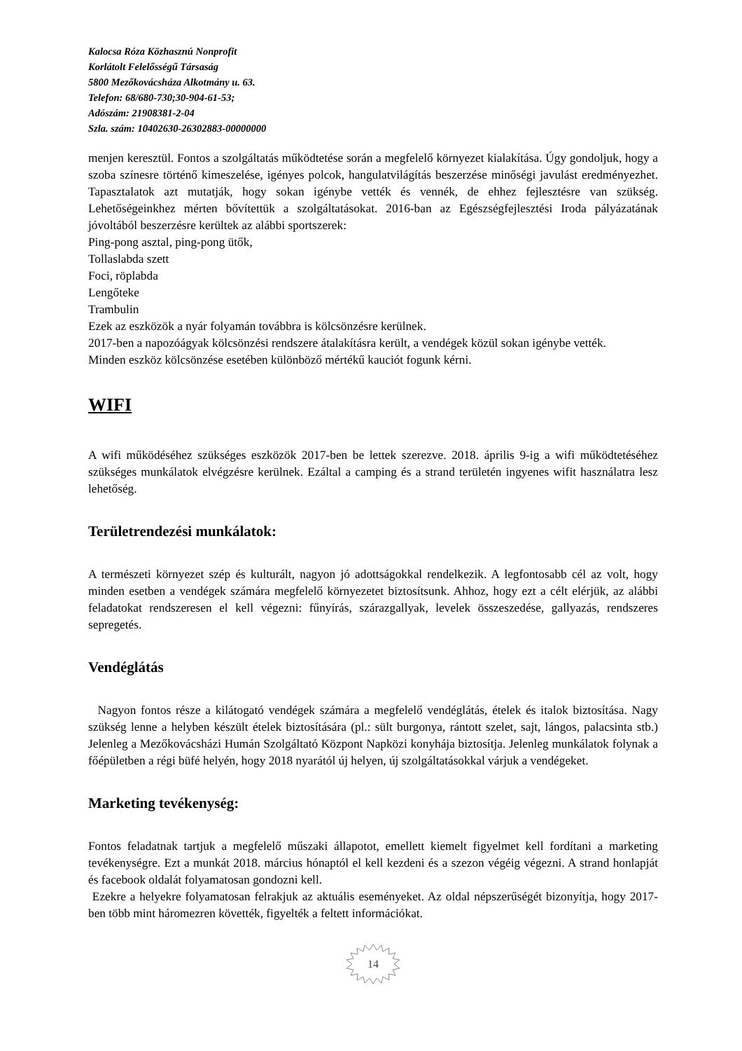Kalocsa Róza Közhasznú Nonprofit
Korlátolt Felelősségű Társaság
5800 Mezőkovácsháza Alkotmány u. 63.
Telefon: 68/680-730;30-904-61-53;
Adószám: 21908381-2-04
Szla. szám: 10402630-26302883-00000000
menjen keresztül. Fontos a szolgáltatás működtetése során a megfelelő környezet kialakítása. Úgy gondoljuk, hogy a szoba színesre történő kimeszelése, igényes polcok, hangulatvilágítás beszerzése minőségi javulást eredményezhet. Tapasztalatok azt mutatják, hogy sokan igénybe vették és vennék, de ehhez fejlesztésre van szükség. Lehetőségeinkhez mérten bővítettük a szolgáltatásokat. 2016-ban az Egészségfejlesztési Iroda pályázatának jóvoltából beszerzésre kerültek az alábbi sportszerek:
Ping-pong asztal, ping-pong ütők,
Tollaslabda szett
Foci, röplabda
Lengőteke
Trambulin
Ezek az eszközök a nyár folyamán továbbra is kölcsönzésre kerülnek.
2017-ben a napozóágyak kölcsönzési rendszere átalakításra került, a vendégek közül sokan igénybe vették.
Minden eszköz kölcsönzése esetében különböző mértékű kauciót fogunk kérni.
WIFI
A wifi működéséhez szükséges eszközök 2017-ben be lettek szerezve. 2018. április 9-ig a wifi működtetéséhez szükséges munkálatok elvégzésre kerülnek. Ezáltal a camping és a strand területén ingyenes wifit használatra lesz lehetőség.
Területrendezési munkálatok:
A természeti környezet szép és kulturált, nagyon jó adottságokkal rendelkezik. A legfontosabb cél az volt, hogy minden esetben a vendégek számára megfelelő környezetet biztosítsunk. Ahhoz, hogy ezt a célt elérjük, az alábbi feladatokat rendszeresen el kell végezni: fűnyírás, szárazgallyak, levelek összeszedése, gallyazás, rendszeres sepregetés.
Vendéglátás
Nagyon fontos része a kilátogató vendégek számára a megfelelő vendéglátás, ételek és italok biztosítása. Nagy szükség lenne a helyben készült ételek biztosítására (pl.: sült burgonya, rántott szelet, sajt, lángos, palacsinta stb.) Jelenleg a Mezőkovácsházi Humán Szolgáltató Központ Napközi konyhája biztosítja. Jelenleg munkálatok folynak a főépületben a régi büfé helyén, hogy 2018 nyarától új helyen, új szolgáltatásokkal várjuk a vendégeket.
Marketing tevékenység:
Fontos feladatnak tartjuk a megfelelő műszaki állapotot, emellett kiemelt figyelmet kell fordítani a marketing tevékenységre. Ezt a munkát 2018. március hónaptól el kell kezdeni és a szezon végéig végezni. A strand honlapját és facebook oldalát folyamatosan gondozni kell.
Ezekre a helyekre folyamatosan felrakjuk az aktuális eseményeket. Az oldal népszerűségét bizonyítja, hogy 2017-ben több mint háromezren követték, figyelték a feltett információkat.
14